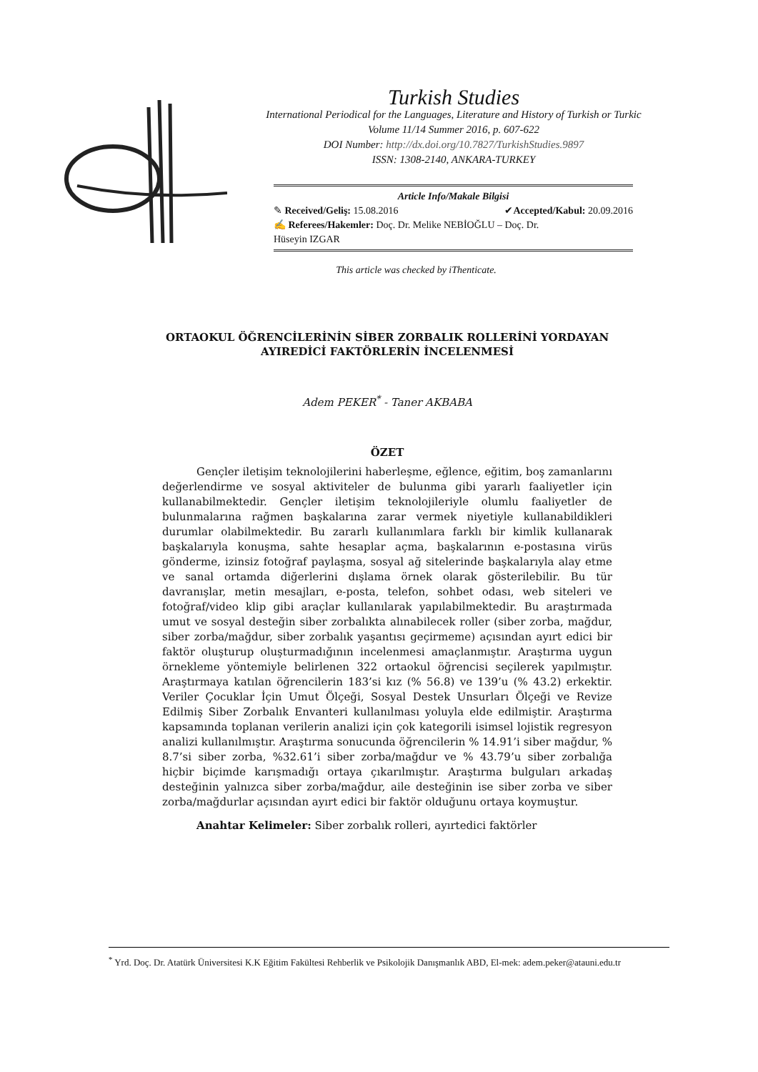Turkish Studies
International Periodical for the Languages, Literature and History of Turkish or Turkic
Volume 11/14 Summer 2016, p. 607-622
DOI Number: http://dx.doi.org/10.7827/TurkishStudies.9897
ISSN: 1308-2140, ANKARA-TURKEY
Article Info/Makale Bilgisi
✎ Received/Geliş: 15.08.2016 ✔Accepted/Kabul: 20.09.2016
✍ Referees/Hakemler: Doç. Dr. Melike NEBİOĞLU – Doç. Dr.
Hüseyin IZGAR
This article was checked by iThenticate.
ORTAOKUL ÖĞRENCİLERİNİN SİBER ZORBALIK ROLLERİNİ YORDAYAN AYIREDİCİ FAKTÖRLERİN İNCELENMESİ
Adem PEKER<sup>*</sup> - Taner AKBABA
ÖZET
Gençler iletişim teknolojilerini haberleşme, eğlence, eğitim, boş zamanlarını değerlendirme ve sosyal aktiviteler de bulunma gibi yararlı faaliyetler için kullanabilmektedir. Gençler iletişim teknolojileriyle olumlu faaliyetler de bulunmalarına rağmen başkalarına zarar vermek niyetiyle kullanabildikleri durumlar olabilmektedir. Bu zararlı kullanımlara farklı bir kimlik kullanarak başkalarıyla konuşma, sahte hesaplar açma, başkalarının e-postasına virüs gönderme, izinsiz fotoğraf paylaşma, sosyal ağ sitelerinde başkalarıyla alay etme ve sanal ortamda diğerlerini dışlama örnek olarak gösterilebilir. Bu tür davranışlar, metin mesajları, e-posta, telefon, sohbet odası, web siteleri ve fotoğraf/video klip gibi araçlar kullanılarak yapılabilmektedir. Bu araştırmada umut ve sosyal desteğin siber zorbalıkta alınabilecek roller (siber zorba, mağdur, siber zorba/mağdur, siber zorbalık yaşantısı geçirmeme) açısından ayırt edici bir faktör oluşturup oluşturmadığının incelenmesi amaçlanmıştır. Araştırma uygun örnekleme yöntemiyle belirlenen 322 ortaokul öğrencisi seçilerek yapılmıştır. Araştırmaya katılan öğrencilerin 183’si kız (% 56.8) ve 139’u (% 43.2) erkektir. Veriler Çocuklar İçin Umut Ölçeği, Sosyal Destek Unsurları Ölçeği ve Revize Edilmiş Siber Zorbalık Envanteri kullanılması yoluyla elde edilmiştir. Araştırma kapsamında toplanan verilerin analizi için çok kategorili isimsel lojistik regresyon analizi kullanılmıştır. Araştırma sonucunda öğrencilerin % 14.91’i siber mağdur, % 8.7’si siber zorba, %32.61’i siber zorba/mağdur ve % 43.79’u siber zorbalığa hiçbir biçimde karışmadığı ortaya çıkarılmıştır. Araştırma bulguları arkadaş desteğinin yalnızca siber zorba/mağdur, aile desteğinin ise siber zorba ve siber zorba/mağdurlar açısından ayırt edici bir faktör olduğunu ortaya koymuştur.
Anahtar Kelimeler: Siber zorbalık rolleri, ayırtedici faktörler
<sup>*</sup> Yrd. Doç. Dr. Atatürk Üniversitesi K.K Eğitim Fakültesi Rehberlik ve Psikolojik Danışmanlık ABD, El-mek: adem.peker@atauni.edu.tr